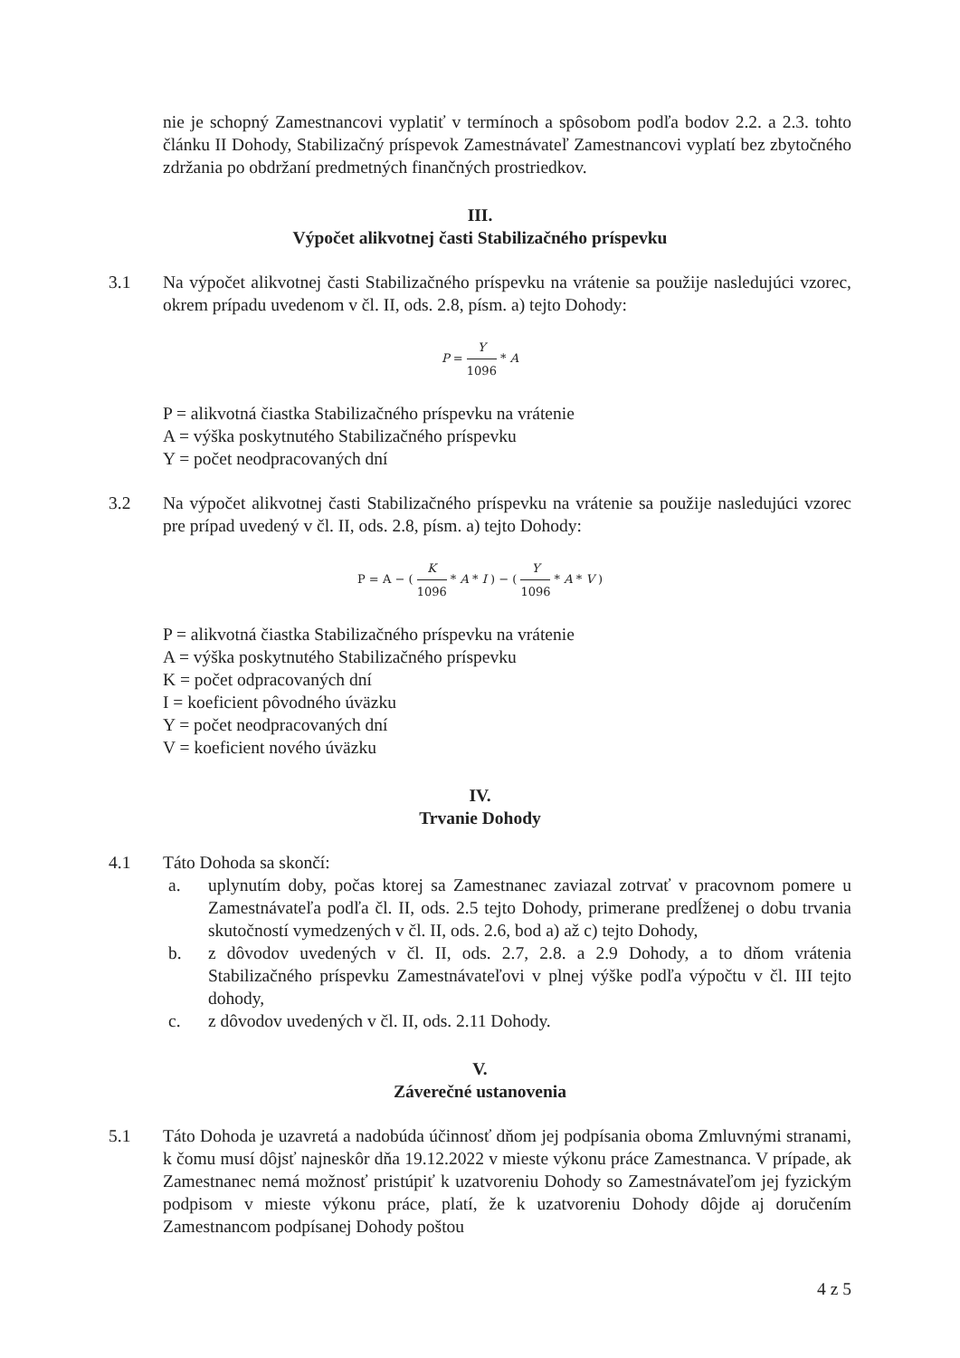nie je schopný Zamestnancovi vyplatiť v termínoch a spôsobom podľa bodov 2.2. a 2.3. tohto článku II Dohody, Stabilizačný príspevok Zamestnávateľ Zamestnancovi vyplatí bez zbytočného zdržania po obdržaní predmetných finančných prostriedkov.
III.
Výpočet alikvotnej časti Stabilizačného príspevku
3.1 Na výpočet alikvotnej časti Stabilizačného príspevku na vrátenie sa použije nasledujúci vzorec, okrem prípadu uvedenom v čl. II, ods. 2.8, písm. a) tejto Dohody:
P = Y 1096 * A
P = alikvotná čiastka Stabilizačného príspevku na vrátenie
A = výška poskytnutého Stabilizačného príspevku
Y = počet neodpracovaných dní
3.2 Na výpočet alikvotnej časti Stabilizačného príspevku na vrátenie sa použije nasledujúci vzorec pre prípad uvedený v čl. II, ods. 2.8, písm. a) tejto Dohody:
P = A − ( K 1096 * A * I ) − ( Y 1096 * A * V )
P = alikvotná čiastka Stabilizačného príspevku na vrátenie
A = výška poskytnutého Stabilizačného príspevku
K = počet odpracovaných dní
I = koeficient pôvodného úväzku
Y = počet neodpracovaných dní
V = koeficient nového úväzku
IV.
Trvanie Dohody
4.1 Táto Dohoda sa skončí:
a. uplynutím doby, počas ktorej sa Zamestnanec zaviazal zotrvať v pracovnom pomere u Zamestnávateľa podľa čl. II, ods. 2.5 tejto Dohody, primerane predĺženej o dobu trvania skutočností vymedzených v čl. II, ods. 2.6, bod a) až c) tejto Dohody,
b. z dôvodov uvedených v čl. II, ods. 2.7, 2.8. a 2.9 Dohody, a to dňom vrátenia Stabilizačného príspevku Zamestnávateľovi v plnej výške podľa výpočtu v čl. III tejto dohody,
c. z dôvodov uvedených v čl. II, ods. 2.11 Dohody.
V.
Záverečné ustanovenia
5.1 Táto Dohoda je uzavretá a nadobúda účinnosť dňom jej podpísania oboma Zmluvnými stranami, k čomu musí dôjsť najneskôr dňa 19.12.2022 v mieste výkonu práce Zamestnanca. V prípade, ak Zamestnanec nemá možnosť pristúpiť k uzatvoreniu Dohody so Zamestnávateľom jej fyzickým podpisom v mieste výkonu práce, platí, že k uzatvoreniu Dohody dôjde aj doručením Zamestnancom podpísanej Dohody poštou
4 z 5